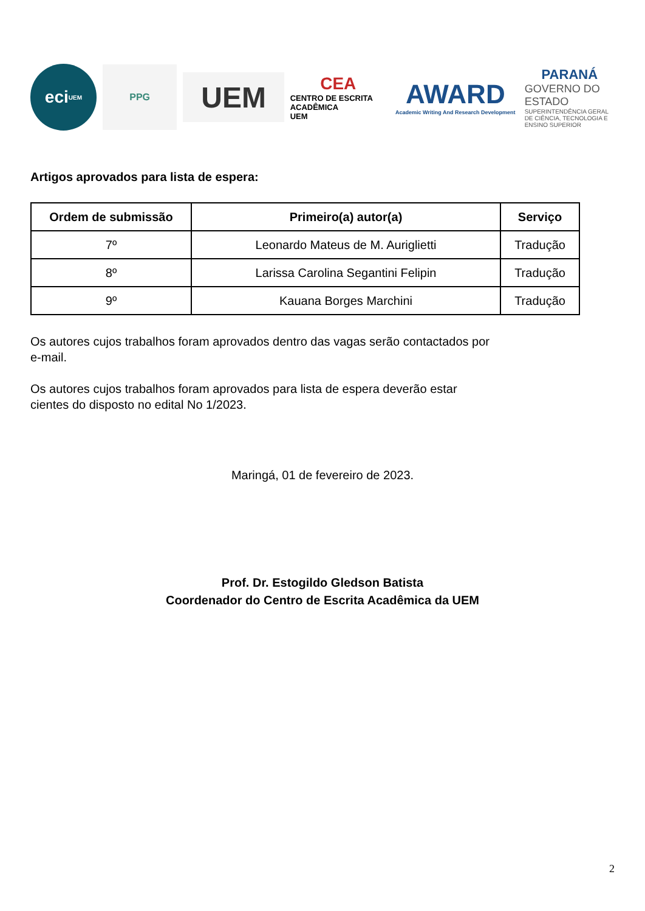eci
UEM
PPG
UEM
CEA
CENTRO DE ESCRITA ACADÊMICA
UEM
AWARD
Academic Writing And Research Development
PARANÁ
GOVERNO DO ESTADO
SUPERINTENDÊNCIA GERAL DE CIÊNCIA, TECNOLOGIA E ENSINO SUPERIOR
Artigos aprovados para lista de espera:
| Ordem de submissão | Primeiro(a) autor(a) | Serviço |
| --- | --- | --- |
| 7º | Leonardo Mateus de M. Auriglietti | Tradução |
| 8º | Larissa Carolina Segantini Felipin | Tradução |
| 9º | Kauana Borges Marchini | Tradução |
Os autores cujos trabalhos foram aprovados dentro das vagas serão contactados por
e-mail.
Os autores cujos trabalhos foram aprovados para lista de espera deverão estar
cientes do disposto no edital No 1/2023.
Maringá, 01 de fevereiro de 2023.
Prof. Dr. Estogildo Gledson Batista
Coordenador do Centro de Escrita Acadêmica da UEM
2